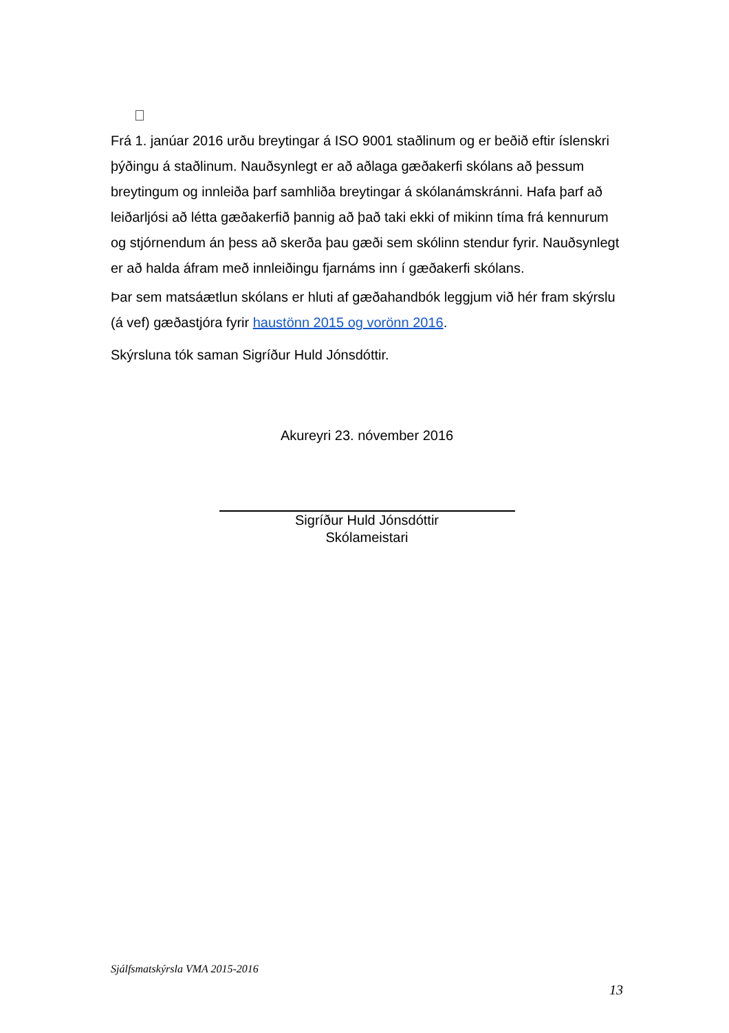Frá 1. janúar 2016 urðu breytingar á ISO 9001 staðlinum og er beðið eftir íslenskri þýðingu á staðlinum. Nauðsynlegt er að aðlaga gæðakerfi skólans að þessum breytingum og innleiða þarf samhliða breytingar á skólanámskránni. Hafa þarf að leiðarljósi að létta gæðakerfið þannig að það taki ekki of mikinn tíma frá kennurum og stjórnendum án þess að skerða þau gæði sem skólinn stendur fyrir. Nauðsynlegt er að halda áfram með innleiðingu fjarnáms inn í gæðakerfi skólans.
Þar sem matsáætlun skólans er hluti af gæðahandbók leggjum við hér fram skýrslu (á vef) gæðastjóra fyrir haustönn 2015 og vorönn 2016.
Skýrsluna tók saman Sigríður Huld Jónsdóttir.
Akureyri 23. nóvember 2016
Sigríður Huld Jónsdóttir
Skólameistari
Sjálfsmatskýrsla VMA 2015-2016
13